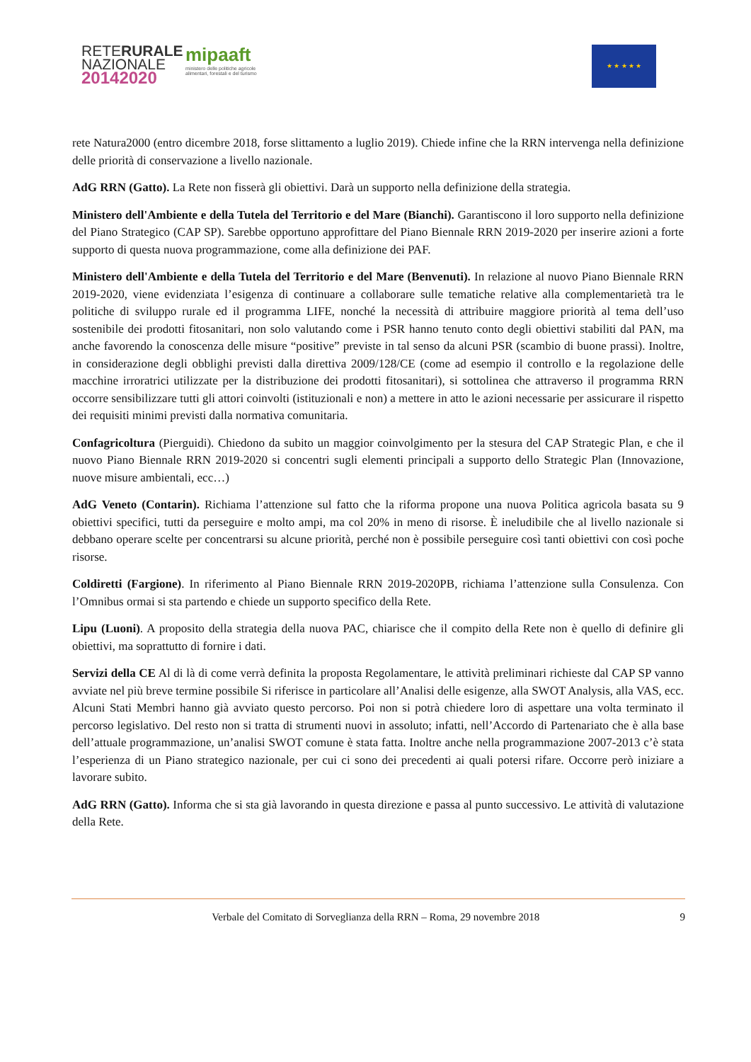RETERURALE
NAZIONALE
20142020
mipaaft
ministero delle politiche agricole
alimentari, forestali e del turismo
★ ★ ★ ★ ★
rete Natura2000 (entro dicembre 2018, forse slittamento a luglio 2019). Chiede infine che la RRN intervenga nella definizione delle priorità di conservazione a livello nazionale.
AdG RRN (Gatto). La Rete non fisserà gli obiettivi. Darà un supporto nella definizione della strategia.
Ministero dell'Ambiente e della Tutela del Territorio e del Mare (Bianchi). Garantiscono il loro supporto nella definizione del Piano Strategico (CAP SP). Sarebbe opportuno approfittare del Piano Biennale RRN 2019-2020 per inserire azioni a forte supporto di questa nuova programmazione, come alla definizione dei PAF.
Ministero dell'Ambiente e della Tutela del Territorio e del Mare (Benvenuti). In relazione al nuovo Piano Biennale RRN 2019-2020, viene evidenziata l’esigenza di continuare a collaborare sulle tematiche relative alla complementarietà tra le politiche di sviluppo rurale ed il programma LIFE, nonché la necessità di attribuire maggiore priorità al tema dell’uso sostenibile dei prodotti fitosanitari, non solo valutando come i PSR hanno tenuto conto degli obiettivi stabiliti dal PAN, ma anche favorendo la conoscenza delle misure “positive” previste in tal senso da alcuni PSR (scambio di buone prassi). Inoltre, in considerazione degli obblighi previsti dalla direttiva 2009/128/CE (come ad esempio il controllo e la regolazione delle macchine irroratrici utilizzate per la distribuzione dei prodotti fitosanitari), si sottolinea che attraverso il programma RRN occorre sensibilizzare tutti gli attori coinvolti (istituzionali e non) a mettere in atto le azioni necessarie per assicurare il rispetto dei requisiti minimi previsti dalla normativa comunitaria.
Confagricoltura (Pierguidi). Chiedono da subito un maggior coinvolgimento per la stesura del CAP Strategic Plan, e che il nuovo Piano Biennale RRN 2019-2020 si concentri sugli elementi principali a supporto dello Strategic Plan (Innovazione, nuove misure ambientali, ecc…)
AdG Veneto (Contarin). Richiama l’attenzione sul fatto che la riforma propone una nuova Politica agricola basata su 9 obiettivi specifici, tutti da perseguire e molto ampi, ma col 20% in meno di risorse. È ineludibile che al livello nazionale si debbano operare scelte per concentrarsi su alcune priorità, perché non è possibile perseguire così tanti obiettivi con così poche risorse.
Coldiretti (Fargione). In riferimento al Piano Biennale RRN 2019-2020PB, richiama l’attenzione sulla Consulenza. Con l’Omnibus ormai si sta partendo e chiede un supporto specifico della Rete.
Lipu (Luoni). A proposito della strategia della nuova PAC, chiarisce che il compito della Rete non è quello di definire gli obiettivi, ma soprattutto di fornire i dati.
Servizi della CE Al di là di come verrà definita la proposta Regolamentare, le attività preliminari richieste dal CAP SP vanno avviate nel più breve termine possibile Si riferisce in particolare all’Analisi delle esigenze, alla SWOT Analysis, alla VAS, ecc. Alcuni Stati Membri hanno già avviato questo percorso. Poi non si potrà chiedere loro di aspettare una volta terminato il percorso legislativo. Del resto non si tratta di strumenti nuovi in assoluto; infatti, nell’Accordo di Partenariato che è alla base dell’attuale programmazione, un’analisi SWOT comune è stata fatta. Inoltre anche nella programmazione 2007-2013 c’è stata l’esperienza di un Piano strategico nazionale, per cui ci sono dei precedenti ai quali potersi rifare. Occorre però iniziare a lavorare subito.
AdG RRN (Gatto). Informa che si sta già lavorando in questa direzione e passa al punto successivo. Le attività di valutazione della Rete.
Verbale del Comitato di Sorveglianza della RRN – Roma, 29 novembre 2018 9